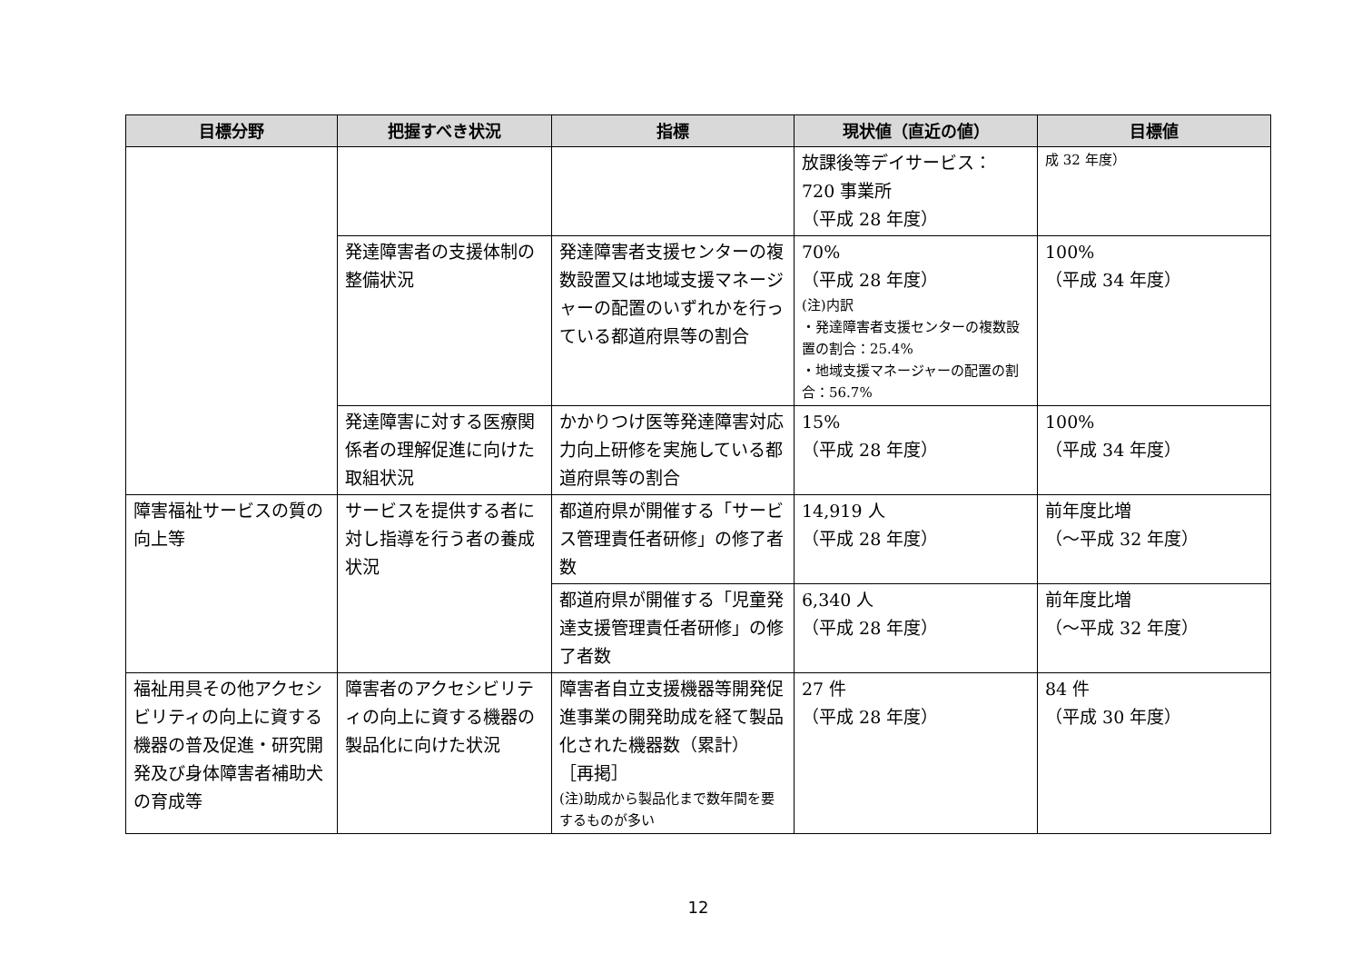| 目標分野 | 把握すべき状況 | 指標 | 現状値（直近の値） | 目標値 |
| --- | --- | --- | --- | --- |
| | | | 放課後等デイサービス： 720 事業所 （平成 28 年度） | 成 32 年度） |
| | 発達障害者の支援体制の整備状況 | 発達障害者支援センターの複数設置又は地域支援マネージャーの配置のいずれかを行っている都道府県等の割合 | 70% （平成 28 年度） (注)内訳 ・発達障害者支援センターの複数設置の割合：25.4% ・地域支援マネージャーの配置の割合：56.7% | 100% （平成 34 年度） |
| | 発達障害に対する医療関係者の理解促進に向けた取組状況 | かかりつけ医等発達障害対応力向上研修を実施している都道府県等の割合 | 15% （平成 28 年度） | 100% （平成 34 年度） |
| 障害福祉サービスの質の向上等 | サービスを提供する者に対し指導を行う者の養成状況 | 都道府県が開催する「サービス管理責任者研修」の修了者数 | 14,919 人 （平成 28 年度） | 前年度比増 （～平成 32 年度） |
| | | 都道府県が開催する「児童発達支援管理責任者研修」の修了者数 | 6,340 人 （平成 28 年度） | 前年度比増 （～平成 32 年度） |
| 福祉用具その他アクセシビリティの向上に資する機器の普及促進・研究開発及び身体障害者補助犬の育成等 | 障害者のアクセシビリティの向上に資する機器の製品化に向けた状況 | 障害者自立支援機器等開発促進事業の開発助成を経て製品化された機器数（累計） ［再掲］ (注)助成から製品化まで数年間を要するものが多い | 27 件 （平成 28 年度） | 84 件 （平成 30 年度） |
12